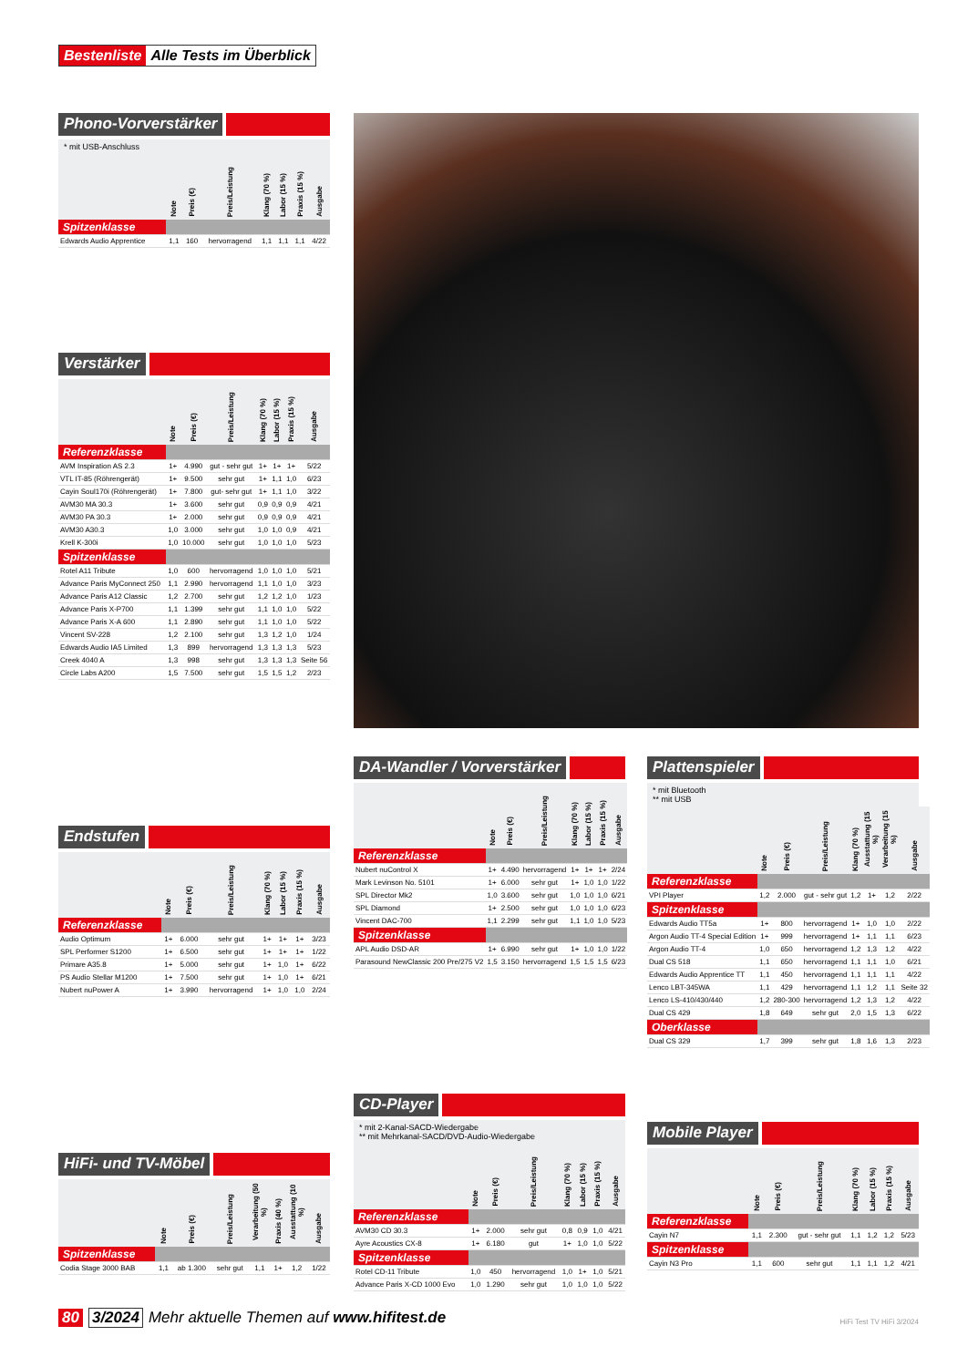Bestenliste Alle Tests im Überblick
Phono-Vorverstärker
* mit USB-Anschluss
| | Note | Preis (€) | Preis/Leistung | Klang (70 %) | Labor (15 %) | Praxis (15 %) | Ausgabe |
| --- | --- | --- | --- | --- | --- | --- | --- |
| Spitzenklasse | | | | | | | |
| Edwards Audio Apprentice | 1,1 | 160 | hervorragend | 1,1 | 1,1 | 1,1 | 4/22 |
Verstärker
| | Note | Preis (€) | Preis/Leistung | Klang (70 %) | Labor (15 %) | Praxis (15 %) | Ausgabe |
| --- | --- | --- | --- | --- | --- | --- | --- |
| Referenzklasse | | | | | | | |
| AVM Inspiration AS 2.3 | 1+ | 4.990 | gut - sehr gut | 1+ | 1+ | 1+ | 5/22 |
| VTL IT-85 (Röhrengerät) | 1+ | 9.500 | sehr gut | 1+ | 1,1 | 1,0 | 6/23 |
| Cayin Soul170i (Röhrengerät) | 1+ | 7.800 | gut- sehr gut | 1+ | 1,1 | 1,0 | 3/22 |
| AVM30 MA 30.3 | 1+ | 3.600 | sehr gut | 0,9 | 0,9 | 0,9 | 4/21 |
| AVM30 PA 30.3 | 1+ | 2.000 | sehr gut | 0,9 | 0,9 | 0,9 | 4/21 |
| AVM30 A30.3 | 1,0 | 3.000 | sehr gut | 1,0 | 1,0 | 0,9 | 4/21 |
| Krell K-300i | 1,0 | 10.000 | sehr gut | 1,0 | 1,0 | 1,0 | 5/23 |
| Spitzenklasse | | | | | | | |
| Rotel A11 Tribute | 1,0 | 600 | hervorragend | 1,0 | 1,0 | 1,0 | 5/21 |
| Advance Paris MyConnect 250 | 1,1 | 2.990 | hervorragend | 1,1 | 1,0 | 1,0 | 3/23 |
| Advance Paris A12 Classic | 1,2 | 2.700 | sehr gut | 1,2 | 1,2 | 1,0 | 1/23 |
| Advance Paris X-P700 | 1,1 | 1.399 | sehr gut | 1,1 | 1,0 | 1,0 | 5/22 |
| Advance Paris X-A 600 | 1,1 | 2.890 | sehr gut | 1,1 | 1,0 | 1,0 | 5/22 |
| Vincent SV-228 | 1,2 | 2.100 | sehr gut | 1,3 | 1,2 | 1,0 | 1/24 |
| Edwards Audio IA5 Limited | 1,3 | 899 | hervorragend | 1,3 | 1,3 | 1,3 | 5/23 |
| Creek 4040 A | 1,3 | 998 | sehr gut | 1,3 | 1,3 | 1,3 | Seite 56 |
| Circle Labs A200 | 1,5 | 7.500 | sehr gut | 1,5 | 1,5 | 1,2 | 2/23 |
Endstufen
| | Note | Preis (€) | Preis/Leistung | Klang (70 %) | Labor (15 %) | Praxis (15 %) | Ausgabe |
| --- | --- | --- | --- | --- | --- | --- | --- |
| Referenzklasse | | | | | | | |
| Audio Optimum | 1+ | 6.000 | sehr gut | 1+ | 1+ | 1+ | 3/23 |
| SPL Performer S1200 | 1+ | 6.500 | sehr gut | 1+ | 1+ | 1+ | 1/22 |
| Primare A35.8 | 1+ | 5.000 | sehr gut | 1+ | 1,0 | 1+ | 6/22 |
| PS Audio Stellar M1200 | 1+ | 7.500 | sehr gut | 1+ | 1,0 | 1+ | 6/21 |
| Nubert nuPower A | 1+ | 3.990 | hervorragend | 1+ | 1,0 | 1,0 | 2/24 |
DA-Wandler / Vorverstärker
| | Note | Preis (€) | Preis/Leistung | Klang (70 %) | Labor (15 %) | Praxis (15 %) | Ausgabe |
| --- | --- | --- | --- | --- | --- | --- | --- |
| Referenzklasse | | | | | | | |
| Nubert nuControl X | 1+ | 4.490 | hervorragend | 1+ | 1+ | 1+ | 2/24 |
| Mark Levinson No. 5101 | 1+ | 6.000 | sehr gut | 1+ | 1,0 | 1,0 | 1/22 |
| SPL Director Mk2 | 1,0 | 3.600 | sehr gut | 1,0 | 1,0 | 1,0 | 6/21 |
| SPL Diamond | 1+ | 2.500 | sehr gut | 1,0 | 1,0 | 1,0 | 6/23 |
| Vincent DAC-700 | 1,1 | 2.299 | sehr gut | 1,1 | 1,0 | 1,0 | 5/23 |
| Spitzenklasse | | | | | | | |
| APL Audio DSD-AR | 1+ | 6.990 | sehr gut | 1+ | 1,0 | 1,0 | 1/22 |
| Parasound NewClassic 200 Pre/275 V2 | 1,5 | 3.150 | hervorragend | 1,5 | 1,5 | 1,5 | 6/23 |
Plattenspieler
* mit Bluetooth
** mit USB
| | Note | Preis (€) | Preis/Leistung | Klang (70 %) | Ausstattung (15 %) | Verarbeitung (15 %) | Ausgabe |
| --- | --- | --- | --- | --- | --- | --- | --- |
| Referenzklasse | | | | | | | |
| VPI Player | 1,2 | 2.000 | gut - sehr gut | 1,2 | 1+ | 1,2 | 2/22 |
| Spitzenklasse | | | | | | | |
| Edwards Audio TT5a | 1+ | 800 | hervorragend | 1+ | 1,0 | 1,0 | 2/22 |
| Argon Audio TT-4 Special Edition | 1+ | 999 | hervorragend | 1+ | 1,1 | 1,1 | 6/23 |
| Argon Audio TT-4 | 1,0 | 650 | hervorragend | 1,2 | 1,3 | 1,2 | 4/22 |
| Dual CS 518 | 1,1 | 650 | hervorragend | 1,1 | 1,1 | 1,0 | 6/21 |
| Edwards Audio Apprentice TT | 1,1 | 450 | hervorragend | 1,1 | 1,1 | 1,1 | 4/22 |
| Lenco LBT-345WA | 1,1 | 429 | hervorragend | 1,1 | 1,2 | 1,1 | Seite 32 |
| Lenco LS-410/430/440 | 1,2 | 280-300 | hervorragend | 1,2 | 1,3 | 1,2 | 4/22 |
| Dual CS 429 | 1,8 | 649 | sehr gut | 2,0 | 1,5 | 1,3 | 6/22 |
| Oberklasse | | | | | | | |
| Dual CS 329 | 1,7 | 399 | sehr gut | 1,8 | 1,6 | 1,3 | 2/23 |
HiFi- und TV-Möbel
| | Note | Preis (€) | Preis/Leistung | Verarbeitung (50 %) | Praxis (40 %) | Ausstattung (10 %) | Ausgabe |
| --- | --- | --- | --- | --- | --- | --- | --- |
| Spitzenklasse | | | | | | | |
| Codia Stage 3000 BAB | 1,1 | ab 1.300 | sehr gut | 1,1 | 1+ | 1,2 | 1/22 |
CD-Player
* mit 2-Kanal-SACD-Wiedergabe
** mit Mehrkanal-SACD/DVD-Audio-Wiedergabe
| | Note | Preis (€) | Preis/Leistung | Klang (70 %) | Labor (15 %) | Praxis (15 %) | Ausgabe |
| --- | --- | --- | --- | --- | --- | --- | --- |
| Referenzklasse | | | | | | | |
| AVM30 CD 30.3 | 1+ | 2.000 | sehr gut | 0,8 | 0,9 | 1,0 | 4/21 |
| Ayre Acoustics CX-8 | 1+ | 6.180 | gut | 1+ | 1,0 | 1,0 | 5/22 |
| Spitzenklasse | | | | | | | |
| Rotel CD-11 Tribute | 1,0 | 450 | hervorragend | 1,0 | 1+ | 1,0 | 5/21 |
| Advance Paris X-CD 1000 Evo | 1,0 | 1.290 | sehr gut | 1,0 | 1,0 | 1,0 | 5/22 |
Mobile Player
| | Note | Preis (€) | Preis/Leistung | Klang (70 %) | Labor (15 %) | Praxis (15 %) | Ausgabe |
| --- | --- | --- | --- | --- | --- | --- | --- |
| Referenzklasse | | | | | | | |
| Cayin N7 | 1,1 | 2.300 | gut - sehr gut | 1,1 | 1,2 | 1,2 | 5/23 |
| Spitzenklasse | | | | | | | |
| Cayin N3 Pro | 1,1 | 600 | sehr gut | 1,1 | 1,1 | 1,2 | 4/21 |
80 3/2024 Mehr aktuelle Themen auf www.hifitest.de
HiFi Test TV HiFi 3/2024